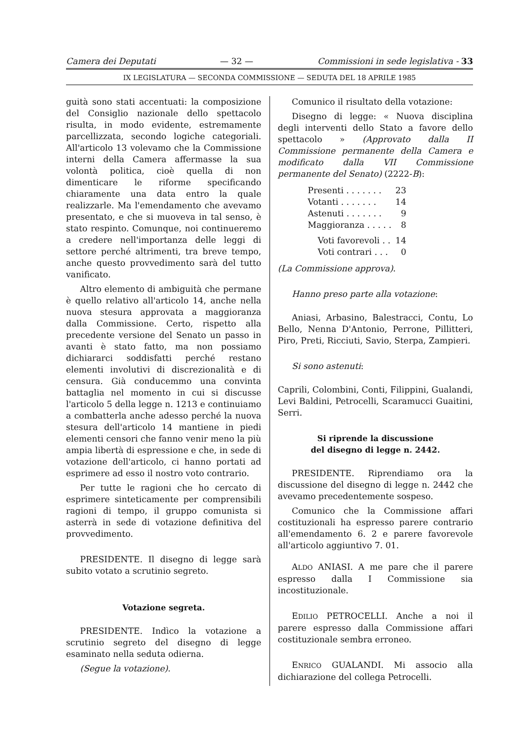Camera dei Deputati — 32 — Commissioni in sede legislativa - 33
IX LEGISLATURA — SECONDA COMMISSIONE — SEDUTA DEL 18 APRILE 1985
guità sono stati accentuati: la composizione del Consiglio nazionale dello spettacolo risulta, in modo evidente, estremamente parcellizzata, secondo logiche categoriali. All'articolo 13 volevamo che la Commissione interni della Camera affermasse la sua volontà politica, cioè quella di non dimenticare le riforme specificando chiaramente una data entro la quale realizzarle. Ma l'emendamento che avevamo presentato, e che si muoveva in tal senso, è stato respinto. Comunque, noi continueremo a credere nell'importanza delle leggi di settore perché altrimenti, tra breve tempo, anche questo provvedimento sarà del tutto vanificato.
Altro elemento di ambiguità che permane è quello relativo all'articolo 14, anche nella nuova stesura approvata a maggioranza dalla Commissione. Certo, rispetto alla precedente versione del Senato un passo in avanti è stato fatto, ma non possiamo dichiararci soddisfatti perché restano elementi involutivi di discrezionalità e di censura. Già conducemmo una convinta battaglia nel momento in cui si discusse l'articolo 5 della legge n. 1213 e continuiamo a combatterla anche adesso perché la nuova stesura dell'articolo 14 mantiene in piedi elementi censori che fanno venir meno la più ampia libertà di espressione e che, in sede di votazione dell'articolo, ci hanno portati ad esprimere ad esso il nostro voto contrario.
Per tutte le ragioni che ho cercato di esprimere sinteticamente per comprensibili ragioni di tempo, il gruppo comunista si asterrà in sede di votazione definitiva del provvedimento.
PRESIDENTE. Il disegno di legge sarà subito votato a scrutinio segreto.
Votazione segreta.
PRESIDENTE. Indìco la votazione a scrutinio segreto del disegno di legge esaminato nella seduta odierna.
(Segue la votazione).
Comunico il risultato della votazione:
Disegno di legge: « Nuova disciplina degli interventi dello Stato a favore dello spettacolo » (Approvato dalla II Commissione permanente della Camera e modificato dalla VII Commissione permanente del Senato) (2222-B):
| Presenti . . . . . . . | 23 |
| Votanti . . . . . . . | 14 |
| Astenuti . . . . . . . | 9 |
| Maggioranza . . . . . | 8 |
| Voti favorevoli . . | 14 |
| Voti contrari . . . | 0 |
(La Commissione approva).
Hanno preso parte alla votazione:
Aniasi, Arbasino, Balestracci, Contu, Lo Bello, Nenna D'Antonio, Perrone, Pillitteri, Piro, Preti, Ricciuti, Savio, Sterpa, Zampieri.
Si sono astenuti:
Caprili, Colombini, Conti, Filippini, Gualandi, Levi Baldini, Petrocelli, Scaramucci Guaitini, Serri.
Si riprende la discussione
del disegno di legge n. 2442.
PRESIDENTE. Riprendiamo ora la discussione del disegno di legge n. 2442 che avevamo precedentemente sospeso.
Comunico che la Commissione affari costituzionali ha espresso parere contrario all'emendamento 6. 2 e parere favorevole all'articolo aggiuntivo 7. 01.
ALDO ANIASI. A me pare che il parere espresso dalla I Commissione sia incostituzionale.
EDILIO PETROCELLI. Anche a noi il parere espresso dalla Commissione affari costituzionale sembra erroneo.
ENRICO GUALANDI. Mi associo alla dichiarazione del collega Petrocelli.